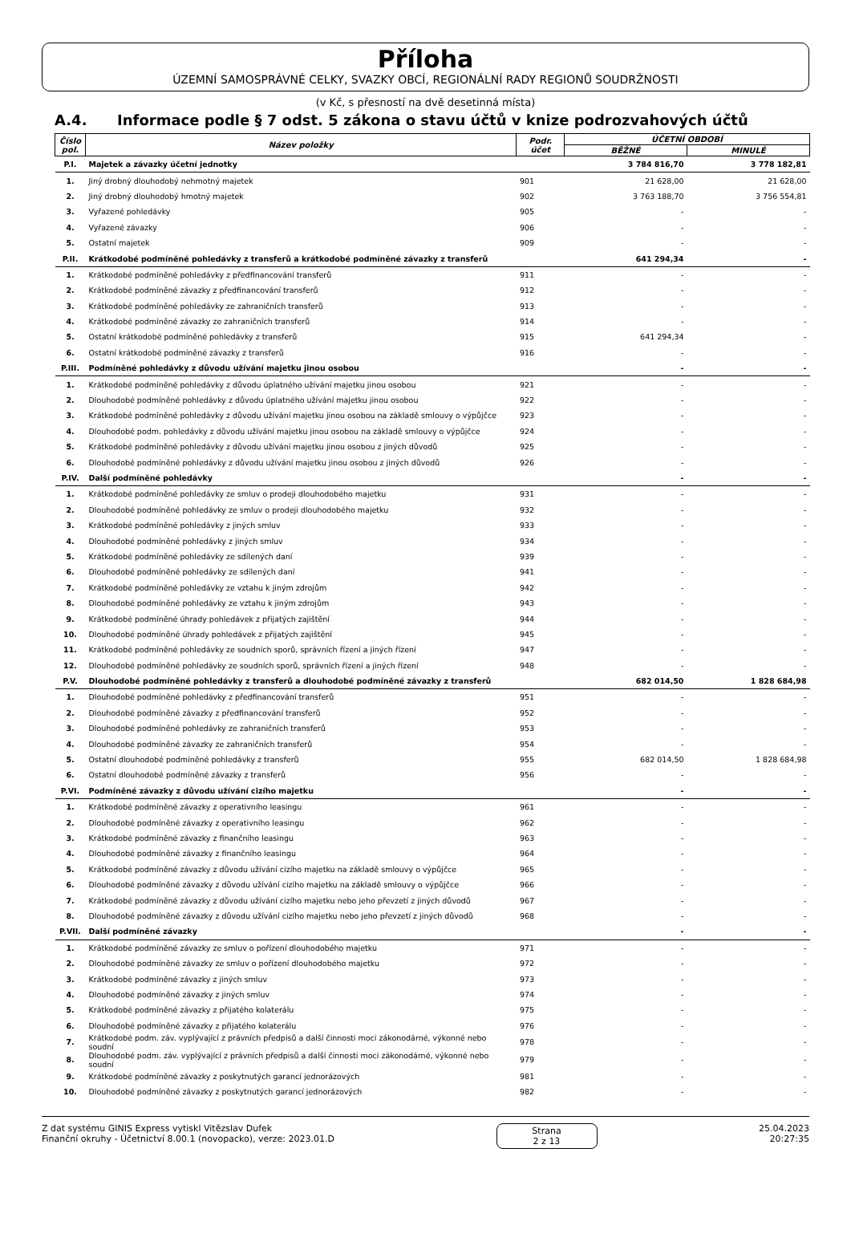Příloha
ÚZEMNÍ SAMOSPRÁVNÉ CELKY, SVAZKY OBCÍ, REGIONÁLNÍ RADY REGIONŮ SOUDRŽNOSTI
(v Kč, s přesností na dvě desetinná místa)
A.4. Informace podle § 7 odst. 5 zákona o stavu účtů v knize podrozvahových účtů
| Číslo pol. | Název položky | Podr. účet | ÚČETNÍ OBDOBÍ | |
| --- | --- | --- | --- | --- |
| | | | BĚŽNÉ | MINULÉ |
| P.I. | Majetek a závazky účetní jednotky | | 3 784 816,70 | 3 778 182,81 |
| 1. | Jiný drobný dlouhodobý nehmotný majetek | 901 | 21 628,00 | 21 628,00 |
| 2. | Jiný drobný dlouhodobý hmotný majetek | 902 | 3 763 188,70 | 3 756 554,81 |
| 3. | Vyřazené pohledávky | 905 | - | - |
| 4. | Vyřazené závazky | 906 | - | - |
| 5. | Ostatní majetek | 909 | - | - |
| P.II. | Krátkodobé podmíněné pohledávky z transferů a krátkodobé podmíněné závazky z transferů | | 641 294,34 | - |
| 1. | Krátkodobé podmíněné pohledávky z předfinancování transferů | 911 | - | - |
| 2. | Krátkodobé podmíněné závazky z předfinancování transferů | 912 | - | - |
| 3. | Krátkodobé podmíněné pohledávky ze zahraničních transferů | 913 | - | - |
| 4. | Krátkodobé podmíněné závazky ze zahraničních transferů | 914 | - | - |
| 5. | Ostatní krátkodobé podmíněné pohledávky z transferů | 915 | 641 294,34 | - |
| 6. | Ostatní krátkodobé podmíněné závazky z transferů | 916 | - | - |
| P.III. | Podmíněné pohledávky z důvodu užívání majetku jinou osobou | | - | - |
| 1. | Krátkodobé podmíněné pohledávky z důvodu úplatného užívání majetku jinou osobou | 921 | - | - |
| 2. | Dlouhodobé podmíněné pohledávky z důvodu úplatného užívání majetku jinou osobou | 922 | - | - |
| 3. | Krátkodobé podmíněné pohledávky z důvodu užívání majetku jinou osobou na základě smlouvy o výpůjčce | 923 | - | - |
| 4. | Dlouhodobé podm. pohledávky z důvodu užívání majetku jinou osobou na základě smlouvy o výpůjčce | 924 | - | - |
| 5. | Krátkodobé podmíněné pohledávky z důvodu užívání majetku jinou osobou z jiných důvodů | 925 | - | - |
| 6. | Dlouhodobé podmíněné pohledávky z důvodu užívání majetku jinou osobou z jiných důvodů | 926 | - | - |
| P.IV. | Další podmíněné pohledávky | | - | - |
| 1. | Krátkodobé podmíněné pohledávky ze smluv o prodeji dlouhodobého majetku | 931 | - | - |
| 2. | Dlouhodobé podmíněné pohledávky ze smluv o prodeji dlouhodobého majetku | 932 | - | - |
| 3. | Krátkodobé podmíněné pohledávky z jiných smluv | 933 | - | - |
| 4. | Dlouhodobé podmíněné pohledávky z jiných smluv | 934 | - | - |
| 5. | Krátkodobé podmíněné pohledávky ze sdílených daní | 939 | - | - |
| 6. | Dlouhodobé podmíněné pohledávky ze sdílených daní | 941 | - | - |
| 7. | Krátkodobé podmíněné pohledávky ze vztahu k jiným zdrojům | 942 | - | - |
| 8. | Dlouhodobé podmíněné pohledávky ze vztahu k jiným zdrojům | 943 | - | - |
| 9. | Krátkodobé podmíněné úhrady pohledávek z přijatých zajištění | 944 | - | - |
| 10. | Dlouhodobé podmíněné úhrady pohledávek z přijatých zajištění | 945 | - | - |
| 11. | Krátkodobé podmíněné pohledávky ze soudních sporů, správních řízení a jiných řízení | 947 | - | - |
| 12. | Dlouhodobé podmíněné pohledávky ze soudních sporů, správních řízení a jiných řízení | 948 | - | - |
| P.V. | Dlouhodobé podmíněné pohledávky z transferů a dlouhodobé podmíněné závazky z transferů | | 682 014,50 | 1 828 684,98 |
| 1. | Dlouhodobé podmíněné pohledávky z předfinancování transferů | 951 | - | - |
| 2. | Dlouhodobé podmíněné závazky z předfinancování transferů | 952 | - | - |
| 3. | Dlouhodobé podmíněné pohledávky ze zahraničních transferů | 953 | - | - |
| 4. | Dlouhodobé podmíněné závazky ze zahraničních transferů | 954 | - | - |
| 5. | Ostatní dlouhodobé podmíněné pohledávky z transferů | 955 | 682 014,50 | 1 828 684,98 |
| 6. | Ostatní dlouhodobé podmíněné závazky z transferů | 956 | - | - |
| P.VI. | Podmíněné závazky z důvodu užívání cizího majetku | | - | - |
| 1. | Krátkodobé podmíněné závazky z operativního leasingu | 961 | - | - |
| 2. | Dlouhodobé podmíněné závazky z operativního leasingu | 962 | - | - |
| 3. | Krátkodobé podmíněné závazky z finančního leasingu | 963 | - | - |
| 4. | Dlouhodobé podmíněné závazky z finančního leasingu | 964 | - | - |
| 5. | Krátkodobé podmíněné závazky z důvodu užívání cizího majetku na základě smlouvy o výpůjčce | 965 | - | - |
| 6. | Dlouhodobé podmíněné závazky z důvodu užívání cizího majetku na základě smlouvy o výpůjčce | 966 | - | - |
| 7. | Krátkodobé podmíněné závazky z důvodu užívání cizího majetku nebo jeho převzetí z jiných důvodů | 967 | - | - |
| 8. | Dlouhodobé podmíněné závazky z důvodu užívání cizího majetku nebo jeho převzetí z jiných důvodů | 968 | - | - |
| P.VII. | Další podmíněné závazky | | - | - |
| 1. | Krátkodobé podmíněné závazky ze smluv o pořízení dlouhodobého majetku | 971 | - | - |
| 2. | Dlouhodobé podmíněné závazky ze smluv o pořízení dlouhodobého majetku | 972 | - | - |
| 3. | Krátkodobé podmíněné závazky z jiných smluv | 973 | - | - |
| 4. | Dlouhodobé podmíněné závazky z jiných smluv | 974 | - | - |
| 5. | Krátkodobé podmíněné závazky z přijatého kolaterálu | 975 | - | - |
| 6. | Dlouhodobé podmíněné závazky z přijatého kolaterálu | 976 | - | - |
| 7. | Krátkodobé podm. záv. vyplývající z právních předpisů a další činnosti moci zákonodárné, výkonné nebo soudní | 978 | - | - |
| 8. | Dlouhodobé podm. záv. vyplývající z právních předpisů a další činnosti moci zákonodárné, výkonné nebo soudní | 979 | - | - |
| 9. | Krátkodobé podmíněné závazky z poskytnutých garancí jednorázových | 981 | - | - |
| 10. | Dlouhodobé podmíněné závazky z poskytnutých garancí jednorázových | 982 | - | - |
Z dat systému GINIS Express vytiskl Vitězslav Dufek
Finanční okruhy - Účetnictví 8.00.1 (novopacko), verze: 2023.01.D
Strana
2 z 13
25.04.2023
20:27:35